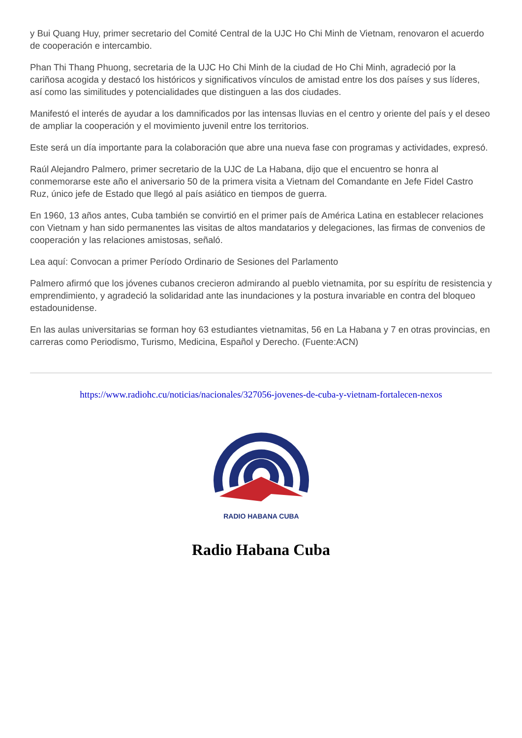y Bui Quang Huy, primer secretario del Comité Central de la UJC Ho Chi Minh de Vietnam, renovaron el acuerdo de cooperación e intercambio.
Phan Thi Thang Phuong, secretaria de la UJC Ho Chi Minh de la ciudad de Ho Chi Minh, agradeció por la cariñosa acogida y destacó los históricos y significativos vínculos de amistad entre los dos países y sus líderes, así como las similitudes y potencialidades que distinguen a las dos ciudades.
Manifestó el interés de ayudar a los damnificados por las intensas lluvias en el centro y oriente del país y el deseo de ampliar la cooperación y el movimiento juvenil entre los territorios.
Este será un día importante para la colaboración que abre una nueva fase con programas y actividades, expresó.
Raúl Alejandro Palmero, primer secretario de la UJC de La Habana, dijo que el encuentro se honra al conmemorarse este año el aniversario 50 de la primera visita a Vietnam del Comandante en Jefe Fidel Castro Ruz, único jefe de Estado que llegó al país asiático en tiempos de guerra.
En 1960, 13 años antes, Cuba también se convirtió en el primer país de América Latina en establecer relaciones con Vietnam y han sido permanentes las visitas de altos mandatarios y delegaciones, las firmas de convenios de cooperación y las relaciones amistosas, señaló.
Lea aquí: Convocan a primer Período Ordinario de Sesiones del Parlamento
Palmero afirmó que los jóvenes cubanos crecieron admirando al pueblo vietnamita, por su espíritu de resistencia y emprendimiento, y agradeció la solidaridad ante las inundaciones y la postura invariable en contra del bloqueo estadounidense.
En las aulas universitarias se forman hoy 63 estudiantes vietnamitas, 56 en La Habana y 7 en otras provincias, en carreras como Periodismo, Turismo, Medicina, Español y Derecho. (Fuente:ACN)
https://www.radiohc.cu/noticias/nacionales/327056-jovenes-de-cuba-y-vietnam-fortalecen-nexos
RADIO HABANA CUBA
Radio Habana Cuba